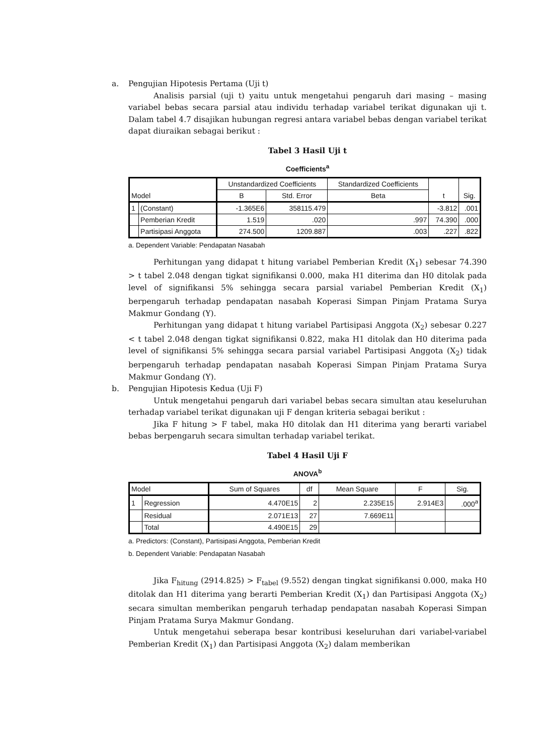a. Pengujian Hipotesis Pertama (Uji t)
Analisis parsial (uji t) yaitu untuk mengetahui pengaruh dari masing – masing variabel bebas secara parsial atau individu terhadap variabel terikat digunakan uji t. Dalam tabel 4.7 disajikan hubungan regresi antara variabel bebas dengan variabel terikat dapat diuraikan sebagai berikut :
Tabel 3 Hasil Uji t
Coefficients<sup>a</sup>
| Model | | Unstandardized Coefficients | | Standardized Coefficients | t | Sig. |
| --- | --- | --- | --- | --- | --- | --- |
| | | B | Std. Error | Beta | | |
| 1 | (Constant) | -1.365E6 | 358115.479 | | -3.812 | .001 |
| | Pemberian Kredit | 1.519 | .020 | .997 | 74.390 | .000 |
| | Partisipasi Anggota | 274.500 | 1209.887 | .003 | .227 | .822 |
a. Dependent Variable: Pendapatan Nasabah
Perhitungan yang didapat t hitung variabel Pemberian Kredit (X<sub>1</sub>) sebesar 74.390 > t tabel 2.048 dengan tigkat signifikansi 0.000, maka H1 diterima dan H0 ditolak pada level of signifikansi 5% sehingga secara parsial variabel Pemberian Kredit (X<sub>1</sub>) berpengaruh terhadap pendapatan nasabah Koperasi Simpan Pinjam Pratama Surya Makmur Gondang (Y).
Perhitungan yang didapat t hitung variabel Partisipasi Anggota (X<sub>2</sub>) sebesar 0.227 < t tabel 2.048 dengan tigkat signifikansi 0.822, maka H1 ditolak dan H0 diterima pada level of signifikansi 5% sehingga secara parsial variabel Partisipasi Anggota (X<sub>2</sub>) tidak berpengaruh terhadap pendapatan nasabah Koperasi Simpan Pinjam Pratama Surya Makmur Gondang (Y).
b. Pengujian Hipotesis Kedua (Uji F)
Untuk mengetahui pengaruh dari variabel bebas secara simultan atau keseluruhan terhadap variabel terikat digunakan uji F dengan kriteria sebagai berikut :
Jika F hitung > F tabel, maka H0 ditolak dan H1 diterima yang berarti variabel bebas berpengaruh secara simultan terhadap variabel terikat.
Tabel 4 Hasil Uji F
ANOVA<sup>b</sup>
| Model | | Sum of Squares | df | Mean Square | F | Sig. |
| --- | --- | --- | --- | --- | --- | --- |
| 1 | Regression | 4.470E15 | 2 | 2.235E15 | 2.914E3 | .000<sup>a</sup> |
| | Residual | 2.071E13 | 27 | 7.669E11 | | |
| | Total | 4.490E15 | 29 | | | |
a. Predictors: (Constant), Partisipasi Anggota, Pemberian Kredit
b. Dependent Variable: Pendapatan Nasabah
Jika F<sub>hitung</sub> (2914.825) > F<sub>tabel</sub> (9.552) dengan tingkat signifikansi 0.000, maka H0 ditolak dan H1 diterima yang berarti Pemberian Kredit (X<sub>1</sub>) dan Partisipasi Anggota (X<sub>2</sub>) secara simultan memberikan pengaruh terhadap pendapatan nasabah Koperasi Simpan Pinjam Pratama Surya Makmur Gondang.
Untuk mengetahui seberapa besar kontribusi keseluruhan dari variabel-variabel Pemberian Kredit (X<sub>1</sub>) dan Partisipasi Anggota (X<sub>2</sub>) dalam memberikan